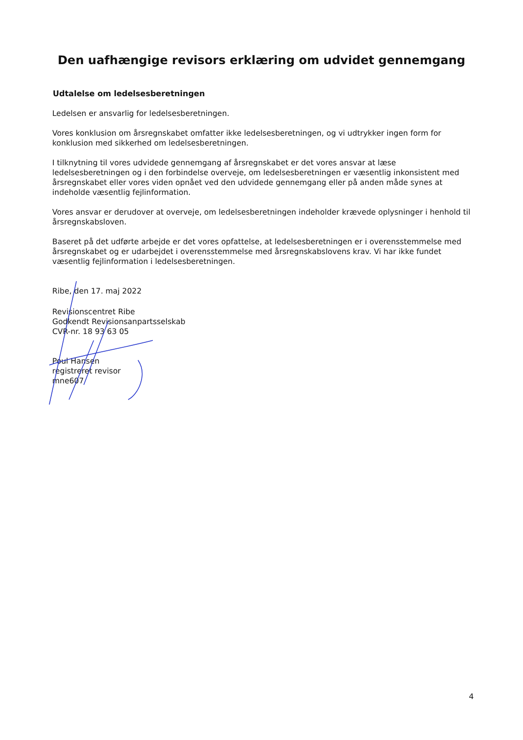Den uafhængige revisors erklæring om udvidet gennemgang
Udtalelse om ledelsesberetningen
Ledelsen er ansvarlig for ledelsesberetningen.
Vores konklusion om årsregnskabet omfatter ikke ledelsesberetningen, og vi udtrykker ingen form for konklusion med sikkerhed om ledelsesberetningen.
I tilknytning til vores udvidede gennemgang af årsregnskabet er det vores ansvar at læse ledelsesberetningen og i den forbindelse overveje, om ledelsesberetningen er væsentlig inkonsistent med årsregnskabet eller vores viden opnået ved den udvidede gennemgang eller på anden måde synes at indeholde væsentlig fejlinformation.
Vores ansvar er derudover at overveje, om ledelsesberetningen indeholder krævede oplysninger i henhold til årsregnskabsloven.
Baseret på det udførte arbejde er det vores opfattelse, at ledelsesberetningen er i overensstemmelse med årsregnskabet og er udarbejdet i overensstemmelse med årsregnskabslovens krav. Vi har ikke fundet væsentlig fejlinformation i ledelsesberetningen.
Ribe, den 17. maj 2022
Revisionscentret Ribe
Godkendt Revisionsanpartsselskab
CVR-nr. 18 93 63 05
Poul Hansen
registreret revisor
mne607
4